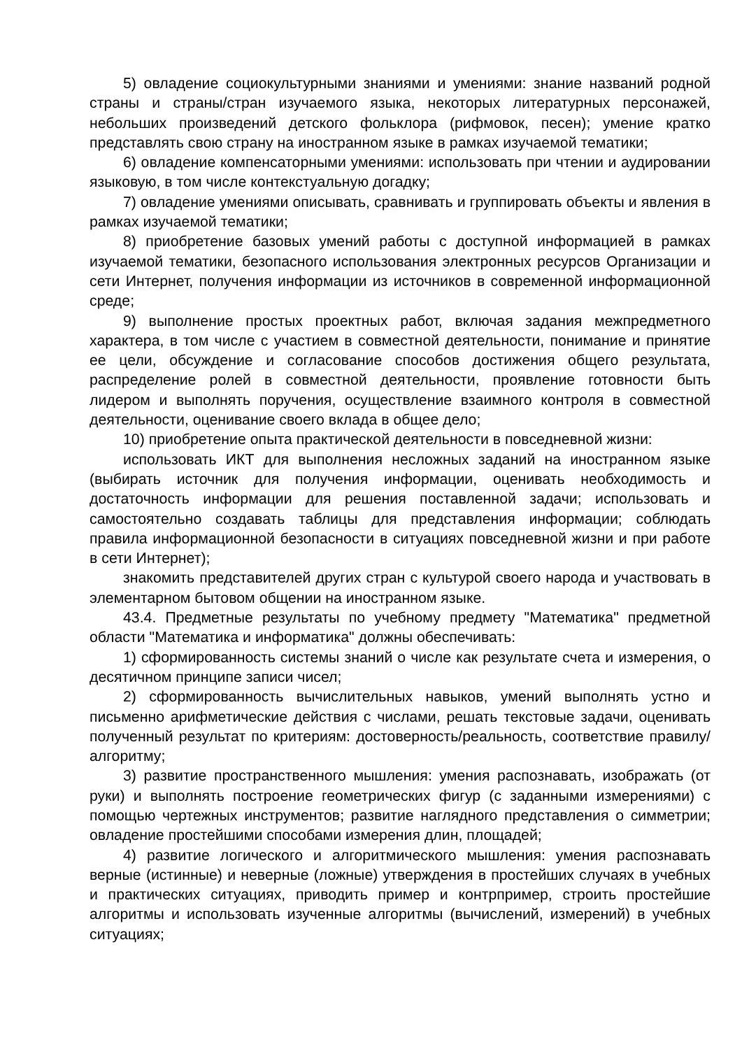5) овладение социокультурными знаниями и умениями: знание названий родной страны и страны/стран изучаемого языка, некоторых литературных персонажей, небольших произведений детского фольклора (рифмовок, песен); умение кратко представлять свою страну на иностранном языке в рамках изучаемой тематики;
6) овладение компенсаторными умениями: использовать при чтении и аудировании языковую, в том числе контекстуальную догадку;
7) овладение умениями описывать, сравнивать и группировать объекты и явления в рамках изучаемой тематики;
8) приобретение базовых умений работы с доступной информацией в рамках изучаемой тематики, безопасного использования электронных ресурсов Организации и сети Интернет, получения информации из источников в современной информационной среде;
9) выполнение простых проектных работ, включая задания межпредметного характера, в том числе с участием в совместной деятельности, понимание и принятие ее цели, обсуждение и согласование способов достижения общего результата, распределение ролей в совместной деятельности, проявление готовности быть лидером и выполнять поручения, осуществление взаимного контроля в совместной деятельности, оценивание своего вклада в общее дело;
10) приобретение опыта практической деятельности в повседневной жизни:
использовать ИКТ для выполнения несложных заданий на иностранном языке (выбирать источник для получения информации, оценивать необходимость и достаточность информации для решения поставленной задачи; использовать и самостоятельно создавать таблицы для представления информации; соблюдать правила информационной безопасности в ситуациях повседневной жизни и при работе в сети Интернет);
знакомить представителей других стран с культурой своего народа и участвовать в элементарном бытовом общении на иностранном языке.
43.4. Предметные результаты по учебному предмету "Математика" предметной области "Математика и информатика" должны обеспечивать:
1) сформированность системы знаний о числе как результате счета и измерения, о десятичном принципе записи чисел;
2) сформированность вычислительных навыков, умений выполнять устно и письменно арифметические действия с числами, решать текстовые задачи, оценивать полученный результат по критериям: достоверность/реальность, соответствие правилу/алгоритму;
3) развитие пространственного мышления: умения распознавать, изображать (от руки) и выполнять построение геометрических фигур (с заданными измерениями) с помощью чертежных инструментов; развитие наглядного представления о симметрии; овладение простейшими способами измерения длин, площадей;
4) развитие логического и алгоритмического мышления: умения распознавать верные (истинные) и неверные (ложные) утверждения в простейших случаях в учебных и практических ситуациях, приводить пример и контрпример, строить простейшие алгоритмы и использовать изученные алгоритмы (вычислений, измерений) в учебных ситуациях;